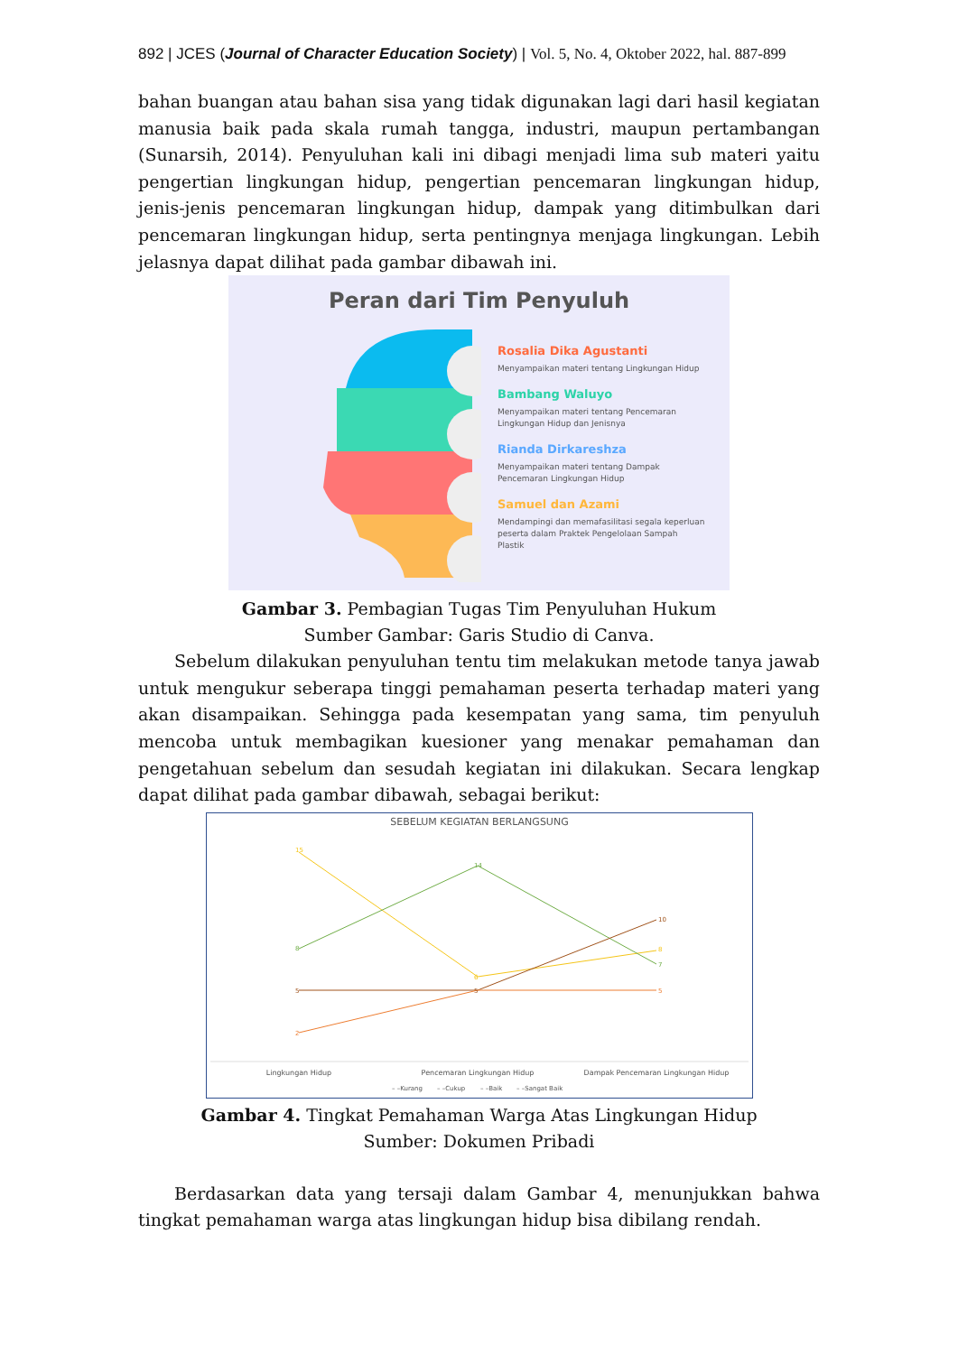892 | JCES (Journal of Character Education Society) | Vol. 5, No. 4, Oktober 2022, hal. 887-899
bahan buangan atau bahan sisa yang tidak digunakan lagi dari hasil kegiatan manusia baik pada skala rumah tangga, industri, maupun pertambangan (Sunarsih, 2014). Penyuluhan kali ini dibagi menjadi lima sub materi yaitu pengertian lingkungan hidup, pengertian pencemaran lingkungan hidup, jenis-jenis pencemaran lingkungan hidup, dampak yang ditimbulkan dari pencemaran lingkungan hidup, serta pentingnya menjaga lingkungan. Lebih jelasnya dapat dilihat pada gambar dibawah ini.
Peran dari Tim Penyuluh
Rosalia Dika Agustanti
Menyampaikan materi tentang Lingkungan Hidup
Bambang Waluyo
Menyampaikan materi tentang Pencemaran Lingkungan Hidup dan Jenisnya
Rianda Dirkareshza
Menyampaikan materi tentang Dampak Pencemaran Lingkungan Hidup
Samuel dan Azami
Mendampingi dan memafasilitasi segala keperluan peserta dalam Praktek Pengelolaan Sampah Plastik
Gambar 3. Pembagian Tugas Tim Penyuluhan Hukum
Sumber Gambar: Garis Studio di Canva.
Sebelum dilakukan penyuluhan tentu tim melakukan metode tanya jawab untuk mengukur seberapa tinggi pemahaman peserta terhadap materi yang akan disampaikan. Sehingga pada kesempatan yang sama, tim penyuluh mencoba untuk membagikan kuesioner yang menakar pemahaman dan pengetahuan sebelum dan sesudah kegiatan ini dilakukan. Secara lengkap dapat dilihat pada gambar dibawah, sebagai berikut:
SEBELUM KEGIATAN BERLANGSUNG
15
14
10
8
6
8
7
5
5
5
2
Lingkungan Hidup
Pencemaran Lingkungan Hidup
Dampak Pencemaran Lingkungan Hidup
– –Kurang
– –Cukup
– –Baik
– –Sangat Baik
Gambar 4. Tingkat Pemahaman Warga Atas Lingkungan Hidup
Sumber: Dokumen Pribadi
Berdasarkan data yang tersaji dalam Gambar 4, menunjukkan bahwa tingkat pemahaman warga atas lingkungan hidup bisa dibilang rendah.